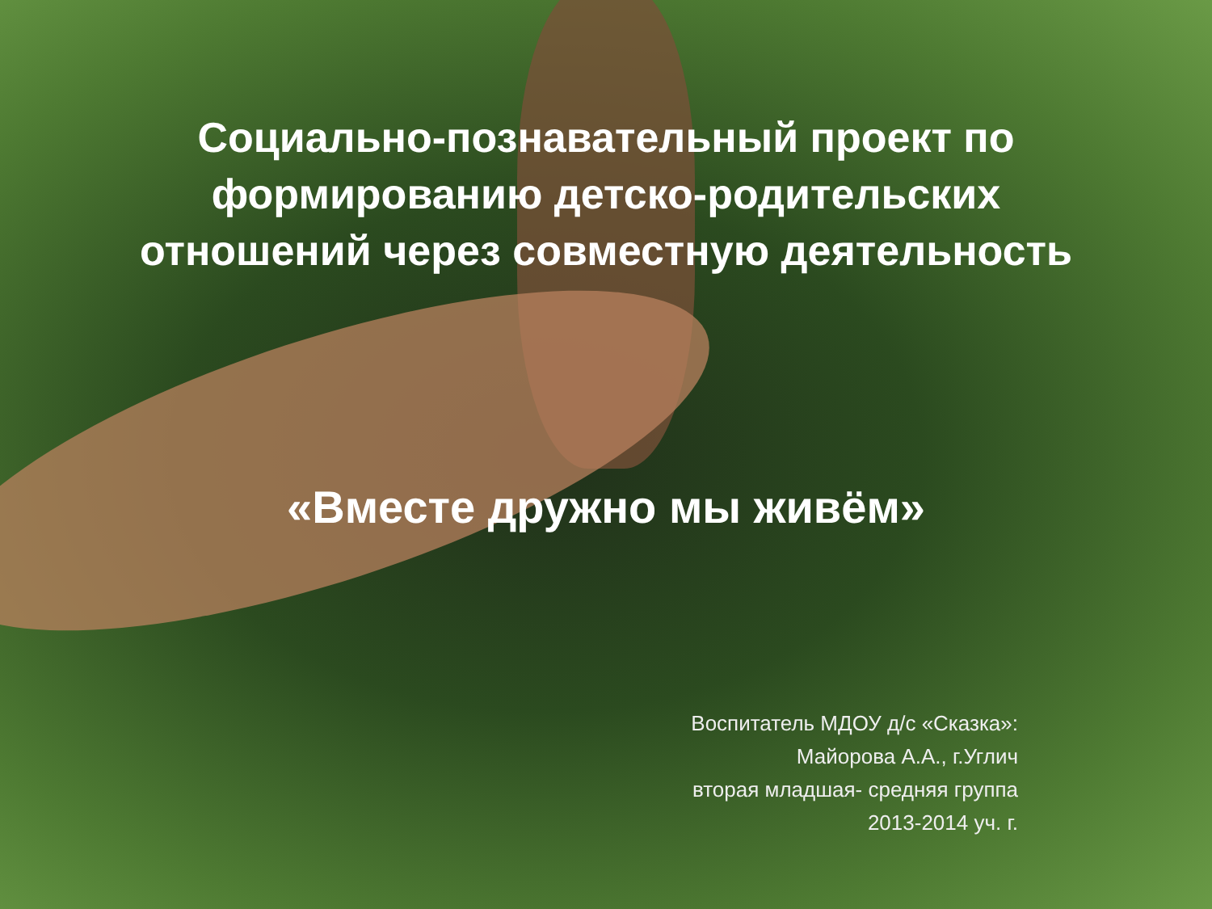Социально-познавательный проект по формированию детско-родительских отношений через совместную деятельность
«Вместе дружно мы живём»
Воспитатель МДОУ д/с «Сказка»:
Майорова А.А., г.Углич
вторая младшая- средняя группа
2013-2014 уч. г.